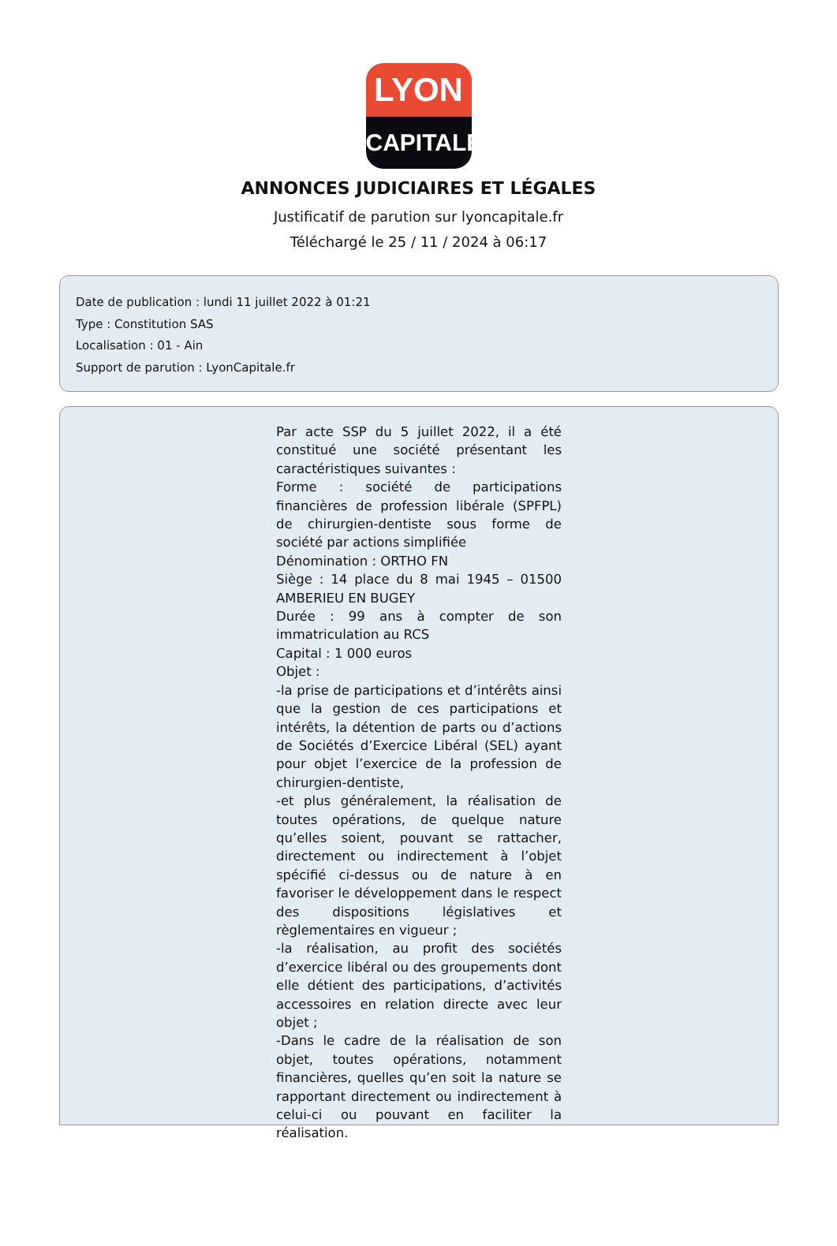LYON
CAPITALE
ANNONCES JUDICIAIRES ET LÉGALES
Justificatif de parution sur lyoncapitale.fr
Téléchargé le 25 / 11 / 2024 à 06:17
Date de publication : lundi 11 juillet 2022 à 01:21
Type : Constitution SAS
Localisation : 01 - Ain
Support de parution : LyonCapitale.fr
Par acte SSP du 5 juillet 2022, il a été constitué une société présentant les caractéristiques suivantes :
Forme : société de participations financières de profession libérale (SPFPL) de chirurgien-dentiste sous forme de société par actions simplifiée
Dénomination : ORTHO FN
Siège : 14 place du 8 mai 1945 – 01500 AMBERIEU EN BUGEY
Durée : 99 ans à compter de son immatriculation au RCS
Capital : 1 000 euros
Objet :
-la prise de participations et d’intérêts ainsi que la gestion de ces participations et intérêts, la détention de parts ou d’actions de Sociétés d’Exercice Libéral (SEL) ayant pour objet l’exercice de la profession de chirurgien-dentiste,
-et plus généralement, la réalisation de toutes opérations, de quelque nature qu’elles soient, pouvant se rattacher, directement ou indirectement à l’objet spécifié ci-dessus ou de nature à en favoriser le développement dans le respect des dispositions législatives et règlementaires en vigueur ;
-la réalisation, au profit des sociétés d’exercice libéral ou des groupements dont elle détient des participations, d’activités accessoires en relation directe avec leur objet ;
-Dans le cadre de la réalisation de son objet, toutes opérations, notamment financières, quelles qu’en soit la nature se rapportant directement ou indirectement à celui-ci ou pouvant en faciliter la réalisation.